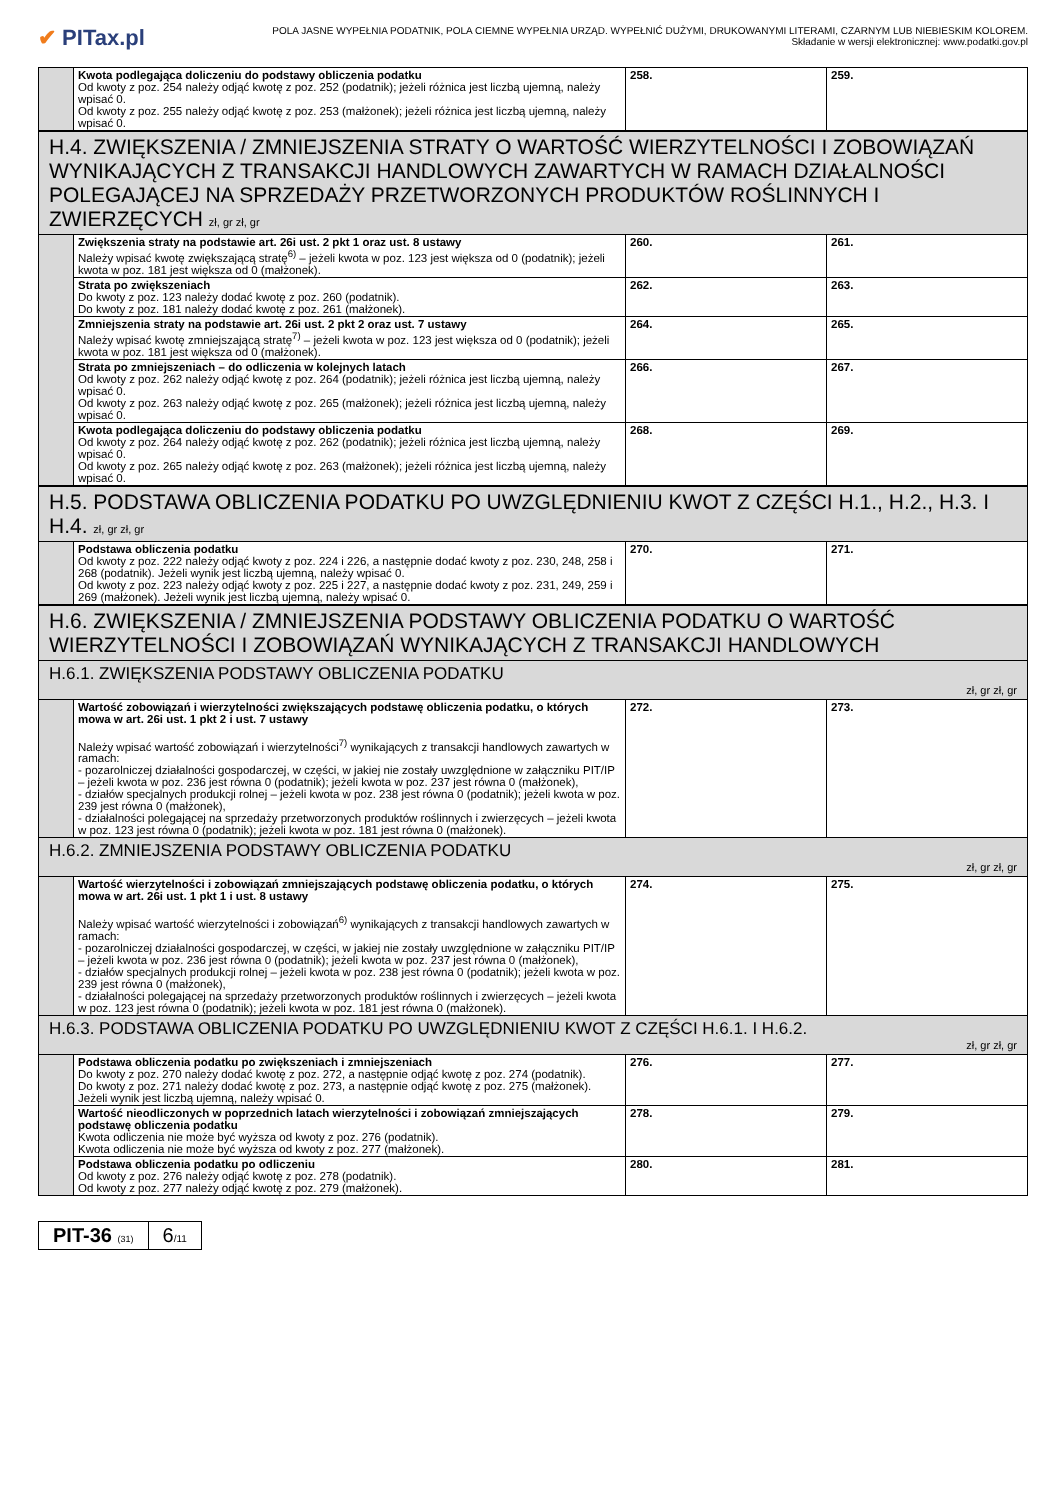✔ PITax.pl
POLA JASNE WYPEŁNIA PODATNIK, POLA CIEMNE WYPEŁNIA URZĄD. WYPEŁNIĆ DUŻYMI, DRUKOWANYMI LITERAMI, CZARNYM LUB NIEBIESKIM KOLOREM.
Składanie w wersji elektronicznej: www.podatki.gov.pl
| | Kwota podlegająca doliczeniu do podstawy obliczenia podatku Od kwoty z poz. 254 należy odjąć kwotę z poz. 252 (podatnik); jeżeli różnica jest liczbą ujemną, należy wpisać 0. Od kwoty z poz. 255 należy odjąć kwotę z poz. 253 (małżonek); jeżeli różnica jest liczbą ujemną, należy wpisać 0. | 258. | 259. |
| H.4. ZWIĘKSZENIA / ZMNIEJSZENIA STRATY O WARTOŚĆ WIERZYTELNOŚCI I ZOBOWIĄZAŃ WYNIKAJĄCYCH Z TRANSAKCJI HANDLOWYCH ZAWARTYCH W RAMACH DZIAŁALNOŚCI POLEGAJĄCEJ NA SPRZEDAŻY PRZETWORZONYCH PRODUKTÓW ROŚLINNYCH I ZWIERZĘCYCH zł, gr zł, gr | | | |
| | Zwiększenia straty na podstawie art. 26i ust. 2 pkt 1 oraz ust. 8 ustawy Należy wpisać kwotę zwiększającą stratę<sup>6)</sup> – jeżeli kwota w poz. 123 jest większa od 0 (podatnik); jeżeli kwota w poz. 181 jest większa od 0 (małżonek). | 260. | 261. |
| | Strata po zwiększeniach Do kwoty z poz. 123 należy dodać kwotę z poz. 260 (podatnik). Do kwoty z poz. 181 należy dodać kwotę z poz. 261 (małżonek). | 262. | 263. |
| | Zmniejszenia straty na podstawie art. 26i ust. 2 pkt 2 oraz ust. 7 ustawy Należy wpisać kwotę zmniejszającą stratę<sup>7)</sup> – jeżeli kwota w poz. 123 jest większa od 0 (podatnik); jeżeli kwota w poz. 181 jest większa od 0 (małżonek). | 264. | 265. |
| | Strata po zmniejszeniach – do odliczenia w kolejnych latach Od kwoty z poz. 262 należy odjąć kwotę z poz. 264 (podatnik); jeżeli różnica jest liczbą ujemną, należy wpisać 0. Od kwoty z poz. 263 należy odjąć kwotę z poz. 265 (małżonek); jeżeli różnica jest liczbą ujemną, należy wpisać 0. | 266. | 267. |
| | Kwota podlegająca doliczeniu do podstawy obliczenia podatku Od kwoty z poz. 264 należy odjąć kwotę z poz. 262 (podatnik); jeżeli różnica jest liczbą ujemną, należy wpisać 0. Od kwoty z poz. 265 należy odjąć kwotę z poz. 263 (małżonek); jeżeli różnica jest liczbą ujemną, należy wpisać 0. | 268. | 269. |
| H.5. PODSTAWA OBLICZENIA PODATKU PO UWZGLĘDNIENIU KWOT Z CZĘŚCI H.1., H.2., H.3. I H.4. zł, gr zł, gr | | | |
| | Podstawa obliczenia podatku Od kwoty z poz. 222 należy odjąć kwoty z poz. 224 i 226, a następnie dodać kwoty z poz. 230, 248, 258 i 268 (podatnik). Jeżeli wynik jest liczbą ujemną, należy wpisać 0. Od kwoty z poz. 223 należy odjąć kwoty z poz. 225 i 227, a następnie dodać kwoty z poz. 231, 249, 259 i 269 (małżonek). Jeżeli wynik jest liczbą ujemną, należy wpisać 0. | 270. | 271. |
| H.6. ZWIĘKSZENIA / ZMNIEJSZENIA PODSTAWY OBLICZENIA PODATKU O WARTOŚĆ WIERZYTELNOŚCI I ZOBOWIĄZAŃ WYNIKAJĄCYCH Z TRANSAKCJI HANDLOWYCH | | | |
| H.6.1. ZWIĘKSZENIA PODSTAWY OBLICZENIA PODATKU zł, gr zł, gr | | | |
| | Wartość zobowiązań i wierzytelności zwiększających podstawę obliczenia podatku, o których mowa w art. 26i ust. 1 pkt 2 i ust. 7 ustawy Należy wpisać wartość zobowiązań i wierzytelności<sup>7)</sup> wynikających z transakcji handlowych zawartych w ramach: - pozarolniczej działalności gospodarczej, w części, w jakiej nie zostały uwzględnione w załączniku PIT/IP – jeżeli kwota w poz. 236 jest równa 0 (podatnik); jeżeli kwota w poz. 237 jest równa 0 (małżonek), - działów specjalnych produkcji rolnej – jeżeli kwota w poz. 238 jest równa 0 (podatnik); jeżeli kwota w poz. 239 jest równa 0 (małżonek), - działalności polegającej na sprzedaży przetworzonych produktów roślinnych i zwierzęcych – jeżeli kwota w poz. 123 jest równa 0 (podatnik); jeżeli kwota w poz. 181 jest równa 0 (małżonek). | 272. | 273. |
| H.6.2. ZMNIEJSZENIA PODSTAWY OBLICZENIA PODATKU zł, gr zł, gr | | | |
| | Wartość wierzytelności i zobowiązań zmniejszających podstawę obliczenia podatku, o których mowa w art. 26i ust. 1 pkt 1 i ust. 8 ustawy Należy wpisać wartość wierzytelności i zobowiązań<sup>6)</sup> wynikających z transakcji handlowych zawartych w ramach: - pozarolniczej działalności gospodarczej, w części, w jakiej nie zostały uwzględnione w załączniku PIT/IP – jeżeli kwota w poz. 236 jest równa 0 (podatnik); jeżeli kwota w poz. 237 jest równa 0 (małżonek), - działów specjalnych produkcji rolnej – jeżeli kwota w poz. 238 jest równa 0 (podatnik); jeżeli kwota w poz. 239 jest równa 0 (małżonek), - działalności polegającej na sprzedaży przetworzonych produktów roślinnych i zwierzęcych – jeżeli kwota w poz. 123 jest równa 0 (podatnik); jeżeli kwota w poz. 181 jest równa 0 (małżonek). | 274. | 275. |
| H.6.3. PODSTAWA OBLICZENIA PODATKU PO UWZGLĘDNIENIU KWOT Z CZĘŚCI H.6.1. I H.6.2. zł, gr zł, gr | | | |
| | Podstawa obliczenia podatku po zwiększeniach i zmniejszeniach Do kwoty z poz. 270 należy dodać kwotę z poz. 272, a następnie odjąć kwotę z poz. 274 (podatnik). Do kwoty z poz. 271 należy dodać kwotę z poz. 273, a następnie odjąć kwotę z poz. 275 (małżonek). Jeżeli wynik jest liczbą ujemną, należy wpisać 0. | 276. | 277. |
| | Wartość nieodliczonych w poprzednich latach wierzytelności i zobowiązań zmniejszających podstawę obliczenia podatku Kwota odliczenia nie może być wyższa od kwoty z poz. 276 (podatnik). Kwota odliczenia nie może być wyższa od kwoty z poz. 277 (małżonek). | 278. | 279. |
| | Podstawa obliczenia podatku po odliczeniu Od kwoty z poz. 276 należy odjąć kwotę z poz. 278 (podatnik). Od kwoty z poz. 277 należy odjąć kwotę z poz. 279 (małżonek). | 280. | 281. |
PIT-36 (31)
6/11